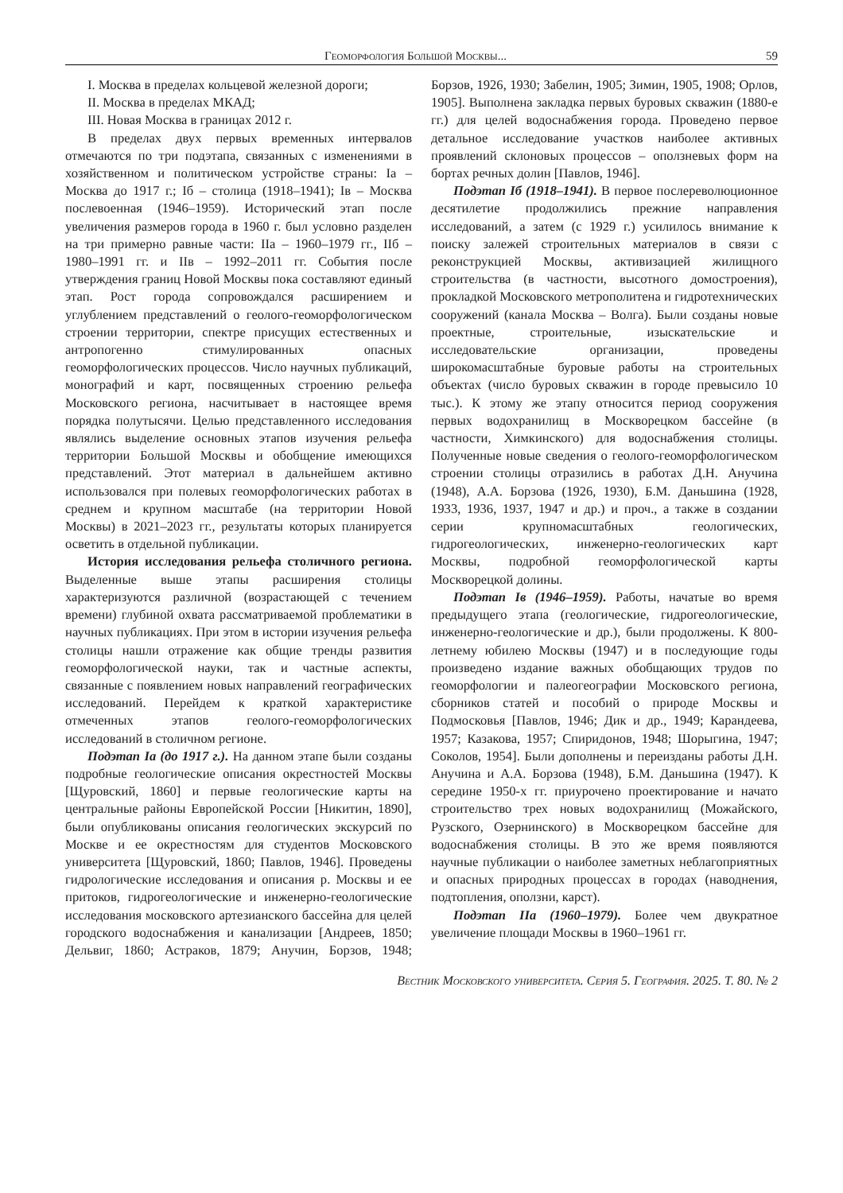Геоморфология Большой Москвы... 59
I. Москва в пределах кольцевой железной дороги;
II. Москва в пределах МКАД;
III. Новая Москва в границах 2012 г.
В пределах двух первых временных интервалов отмечаются по три подэтапа, связанных с изменениями в хозяйственном и политическом устройстве страны: Iа – Москва до 1917 г.; Iб – столица (1918–1941); Iв – Москва послевоенная (1946–1959). Исторический этап после увеличения размеров города в 1960 г. был условно разделен на три примерно равные части: IIа – 1960–1979 гг., IIб – 1980–1991 гг. и IIв – 1992–2011 гг. События после утверждения границ Новой Москвы пока составляют единый этап. Рост города сопровождался расширением и углублением представлений о геолого-геоморфологическом строении территории, спектре присущих естественных и антропогенно стимулированных опасных геоморфологических процессов. Число научных публикаций, монографий и карт, посвященных строению рельефа Московского региона, насчитывает в настоящее время порядка полутысячи. Целью представленного исследования являлись выделение основных этапов изучения рельефа территории Большой Москвы и обобщение имеющихся представлений. Этот материал в дальнейшем активно использовался при полевых геоморфологических работах в среднем и крупном масштабе (на территории Новой Москвы) в 2021–2023 гг., результаты которых планируется осветить в отдельной публикации.
История исследования рельефа столичного региона. Выделенные выше этапы расширения столицы характеризуются различной (возрастающей с течением времени) глубиной охвата рассматриваемой проблематики в научных публикациях. При этом в истории изучения рельефа столицы нашли отражение как общие тренды развития геоморфологической науки, так и частные аспекты, связанные с появлением новых направлений географических исследований. Перейдем к краткой характеристике отмеченных этапов геолого-геоморфологических исследований в столичном регионе.
Подэтап Iа (до 1917 г.). На данном этапе были созданы подробные геологические описания окрестностей Москвы [Щуровский, 1860] и первые геологические карты на центральные районы Европейской России [Никитин, 1890], были опубликованы описания геологических экскурсий по Москве и ее окрестностям для студентов Московского университета [Щуровский, 1860; Павлов, 1946]. Проведены гидрологические исследования и описания р. Москвы и ее притоков, гидрогеологические и инженерно-геологические исследования московского артезианского бассейна для целей городского водоснабжения и канализации [Андреев, 1850; Дельвиг, 1860; Астраков, 1879; Анучин, Борзов, 1948; Борзов, 1926, 1930; Забелин, 1905; Зимин, 1905, 1908; Орлов, 1905]. Выполнена закладка первых буровых скважин (1880-е гг.) для целей водоснабжения города. Проведено первое детальное исследование участков наиболее активных проявлений склоновых процессов – оползневых форм на бортах речных долин [Павлов, 1946].
Подэтап Iб (1918–1941). В первое послереволюционное десятилетие продолжились прежние направления исследований, а затем (с 1929 г.) усилилось внимание к поиску залежей строительных материалов в связи с реконструкцией Москвы, активизацией жилищного строительства (в частности, высотного домостроения), прокладкой Московского метрополитена и гидротехнических сооружений (канала Москва – Волга). Были созданы новые проектные, строительные, изыскательские и исследовательские организации, проведены широкомасштабные буровые работы на строительных объектах (число буровых скважин в городе превысило 10 тыс.). К этому же этапу относится период сооружения первых водохранилищ в Москворецком бассейне (в частности, Химкинского) для водоснабжения столицы. Полученные новые сведения о геолого-геоморфологическом строении столицы отразились в работах Д.Н. Анучина (1948), А.А. Борзова (1926, 1930), Б.М. Даньшина (1928, 1933, 1936, 1937, 1947 и др.) и проч., а также в создании серии крупномасштабных геологических, гидрогеологических, инженерно-геологических карт Москвы, подробной геоморфологической карты Москворецкой долины.
Подэтап Iв (1946–1959). Работы, начатые во время предыдущего этапа (геологические, гидрогеологические, инженерно-геологические и др.), были продолжены. К 800-летнему юбилею Москвы (1947) и в последующие годы произведено издание важных обобщающих трудов по геоморфологии и палеогеографии Московского региона, сборников статей и пособий о природе Москвы и Подмосковья [Павлов, 1946; Дик и др., 1949; Карандеева, 1957; Казакова, 1957; Спиридонов, 1948; Шорыгина, 1947; Соколов, 1954]. Были дополнены и переизданы работы Д.Н. Анучина и А.А. Борзова (1948), Б.М. Даньшина (1947). К середине 1950-х гг. приурочено проектирование и начато строительство трех новых водохранилищ (Можайского, Рузского, Озернинского) в Москворецком бассейне для водоснабжения столицы. В это же время появляются научные публикации о наиболее заметных неблагоприятных и опасных природных процессах в городах (наводнения, подтопления, оползни, карст).
Подэтап IIа (1960–1979). Более чем двукратное увеличение площади Москвы в 1960–1961 гг.
Вестник Московского университета. Серия 5. География. 2025. Т. 80. № 2